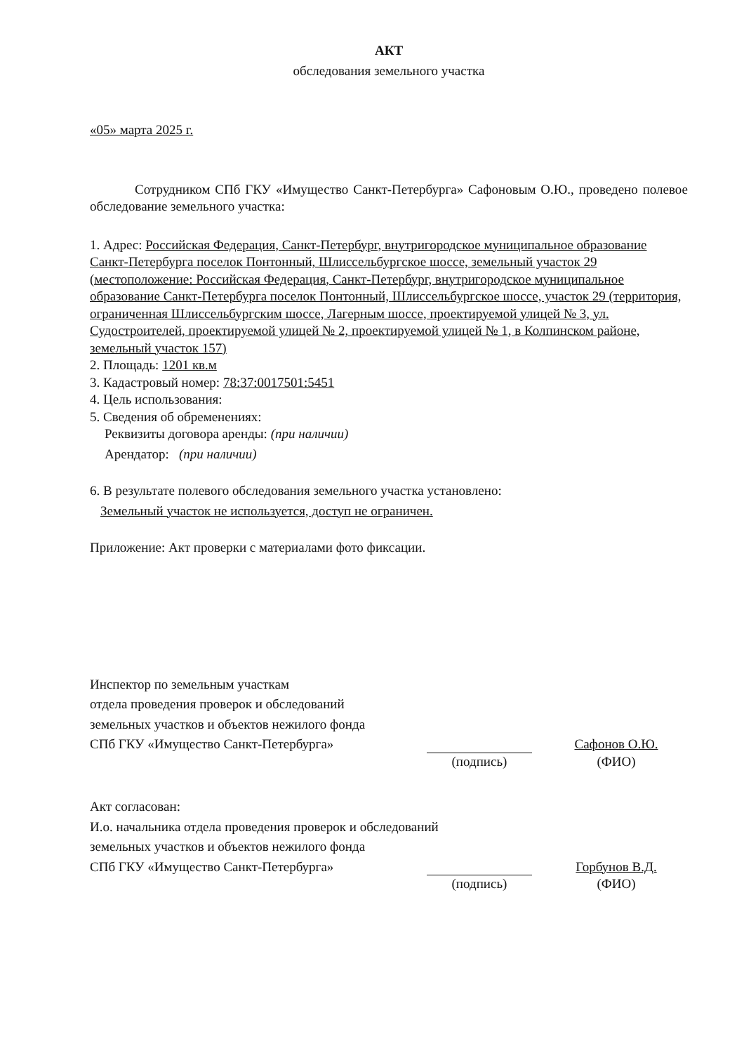АКТ
обследования земельного участка
«05» марта 2025 г.
Сотрудником СПб ГКУ «Имущество Санкт-Петербурга» Сафоновым О.Ю., проведено полевое обследование земельного участка:
1. Адрес: Российская Федерация, Санкт-Петербург, внутригородское муниципальное образование Санкт-Петербурга поселок Понтонный, Шлиссельбургское шоссе, земельный участок 29 (местоположение: Российская Федерация, Санкт-Петербург, внутригородское муниципальное образование Санкт-Петербурга поселок Понтонный, Шлиссельбургское шоссе, участок 29 (территория, ограниченная Шлиссельбургским шоссе, Лагерным шоссе, проектируемой улицей № 3, ул. Судостроителей, проектируемой улицей № 2, проектируемой улицей № 1, в Колпинском районе, земельный участок 157)
2. Площадь: 1201 кв.м
3. Кадастровый номер: 78:37:0017501:5451
4. Цель использования:
5. Сведения об обременениях:
Реквизиты договора аренды: (при наличии)
Арендатор: (при наличии)
6. В результате полевого обследования земельного участка установлено:
Земельный участок не используется, доступ не ограничен.
Приложение: Акт проверки с материалами фото фиксации.
Инспектор по земельным участкам
отдела проведения проверок и обследований
земельных участков и объектов нежилого фонда
СПб ГКУ «Имущество Санкт-Петербурга»
Сафонов О.Ю.
(подпись)
(ФИО)
Акт согласован:
И.о. начальника отдела проведения проверок и обследований
земельных участков и объектов нежилого фонда
СПб ГКУ «Имущество Санкт-Петербурга»
Горбунов В.Д.
(подпись)
(ФИО)